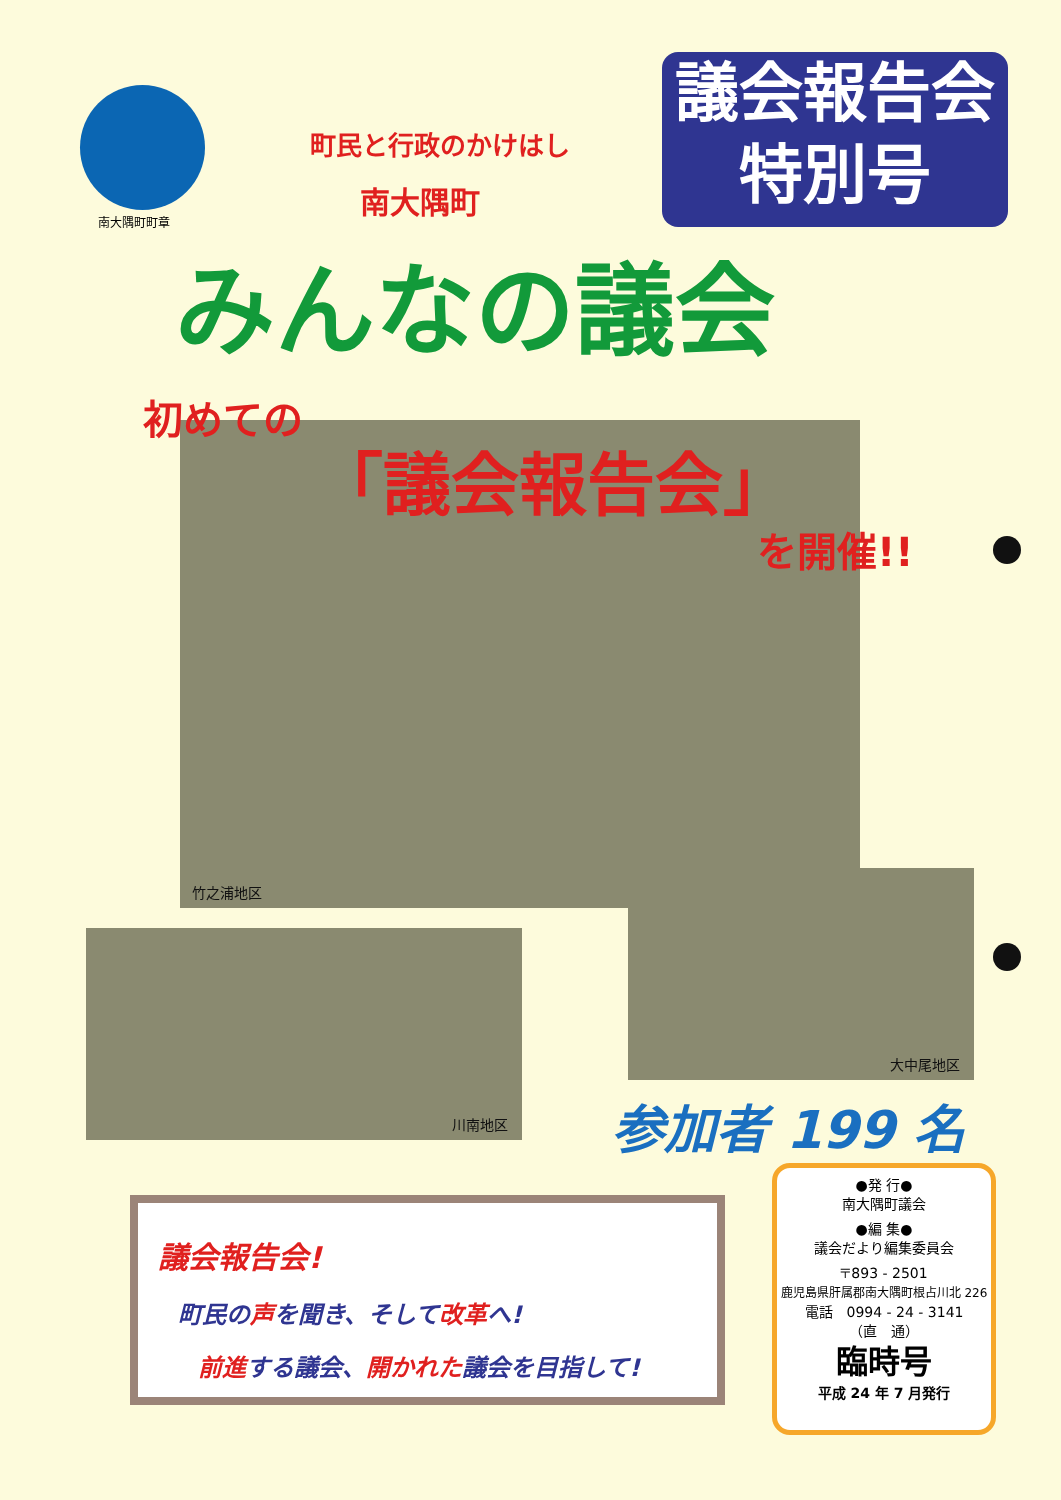南大隅町町章
町民と行政のかけはし
南大隅町
みんなの議会
議会報告会
特別号
竹之浦地区
初めての
「議会報告会」
を開催!!
川南地区
大中尾地区
参加者 199 名
議会報告会!
町民の声を聞き、そして改革へ!
前進する議会、開かれた議会を目指して!
●発 行●
南大隅町議会
●編 集●
議会だより編集委員会
〒893 - 2501
鹿児島県肝属郡南大隅町根占川北 226
電話　0994 - 24 - 3141
（直　通）
臨時号
平成 24 年 7 月発行